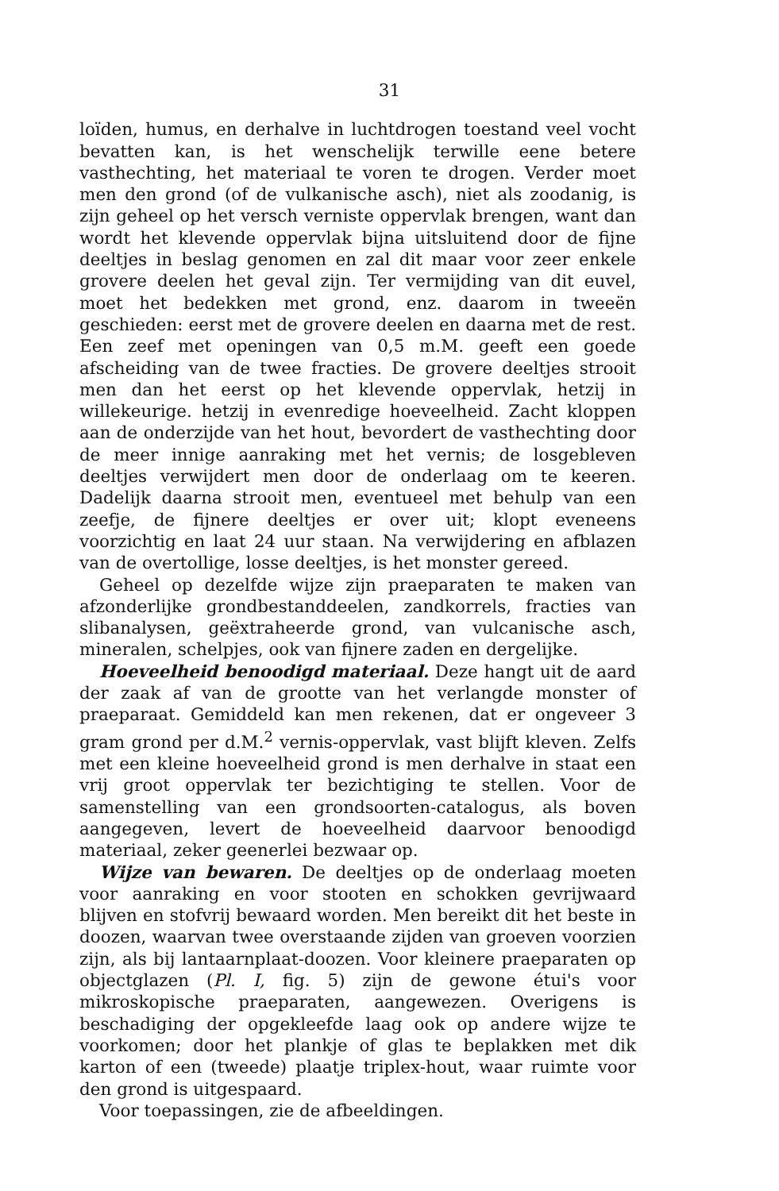31
loïden, humus, en derhalve in luchtdrogen toestand veel vocht bevatten kan, is het wenschelijk terwille eene betere vasthechting, het materiaal te voren te drogen. Verder moet men den grond (of de vulkanische asch), niet als zoodanig, is zijn geheel op het versch verniste oppervlak brengen, want dan wordt het klevende oppervlak bijna uitsluitend door de fijne deeltjes in beslag genomen en zal dit maar voor zeer enkele grovere deelen het geval zijn. Ter vermijding van dit euvel, moet het bedekken met grond, enz. daarom in tweeën geschieden: eerst met de grovere deelen en daarna met de rest. Een zeef met openingen van 0,5 m.M. geeft een goede afscheiding van de twee fracties. De grovere deeltjes strooit men dan het eerst op het klevende oppervlak, hetzij in willekeurige. hetzij in evenredige hoeveelheid. Zacht kloppen aan de onderzijde van het hout, bevordert de vasthechting door de meer innige aanraking met het vernis; de losgebleven deeltjes verwijdert men door de onderlaag om te keeren. Dadelijk daarna strooit men, eventueel met behulp van een zeefje, de fijnere deeltjes er over uit; klopt eveneens voorzichtig en laat 24 uur staan. Na verwijdering en afblazen van de overtollige, losse deeltjes, is het monster gereed.
Geheel op dezelfde wijze zijn praeparaten te maken van afzonderlijke grondbestanddeelen, zandkorrels, fracties van slibanalysen, geëxtraheerde grond, van vulcanische asch, mineralen, schelpjes, ook van fijnere zaden en dergelijke.
Hoeveelheid benoodigd materiaal. Deze hangt uit de aard der zaak af van de grootte van het verlangde monster of praeparaat. Gemiddeld kan men rekenen, dat er ongeveer 3 gram grond per d.M.<sup>2</sup> vernis-oppervlak, vast blijft kleven. Zelfs met een kleine hoeveelheid grond is men derhalve in staat een vrij groot oppervlak ter bezichtiging te stellen. Voor de samenstelling van een grondsoorten-catalogus, als boven aangegeven, levert de hoeveelheid daarvoor benoodigd materiaal, zeker geenerlei bezwaar op.
Wijze van bewaren. De deeltjes op de onderlaag moeten voor aanraking en voor stooten en schokken gevrijwaard blijven en stofvrij bewaard worden. Men bereikt dit het beste in doozen, waarvan twee overstaande zijden van groeven voorzien zijn, als bij lantaarnplaat-doozen. Voor kleinere praeparaten op objectglazen (Pl. I, fig. 5) zijn de gewone étui's voor mikroskopische praeparaten, aangewezen. Overigens is beschadiging der opgekleefde laag ook op andere wijze te voorkomen; door het plankje of glas te beplakken met dik karton of een (tweede) plaatje triplex-hout, waar ruimte voor den grond is uitgespaard.
Voor toepassingen, zie de afbeeldingen.